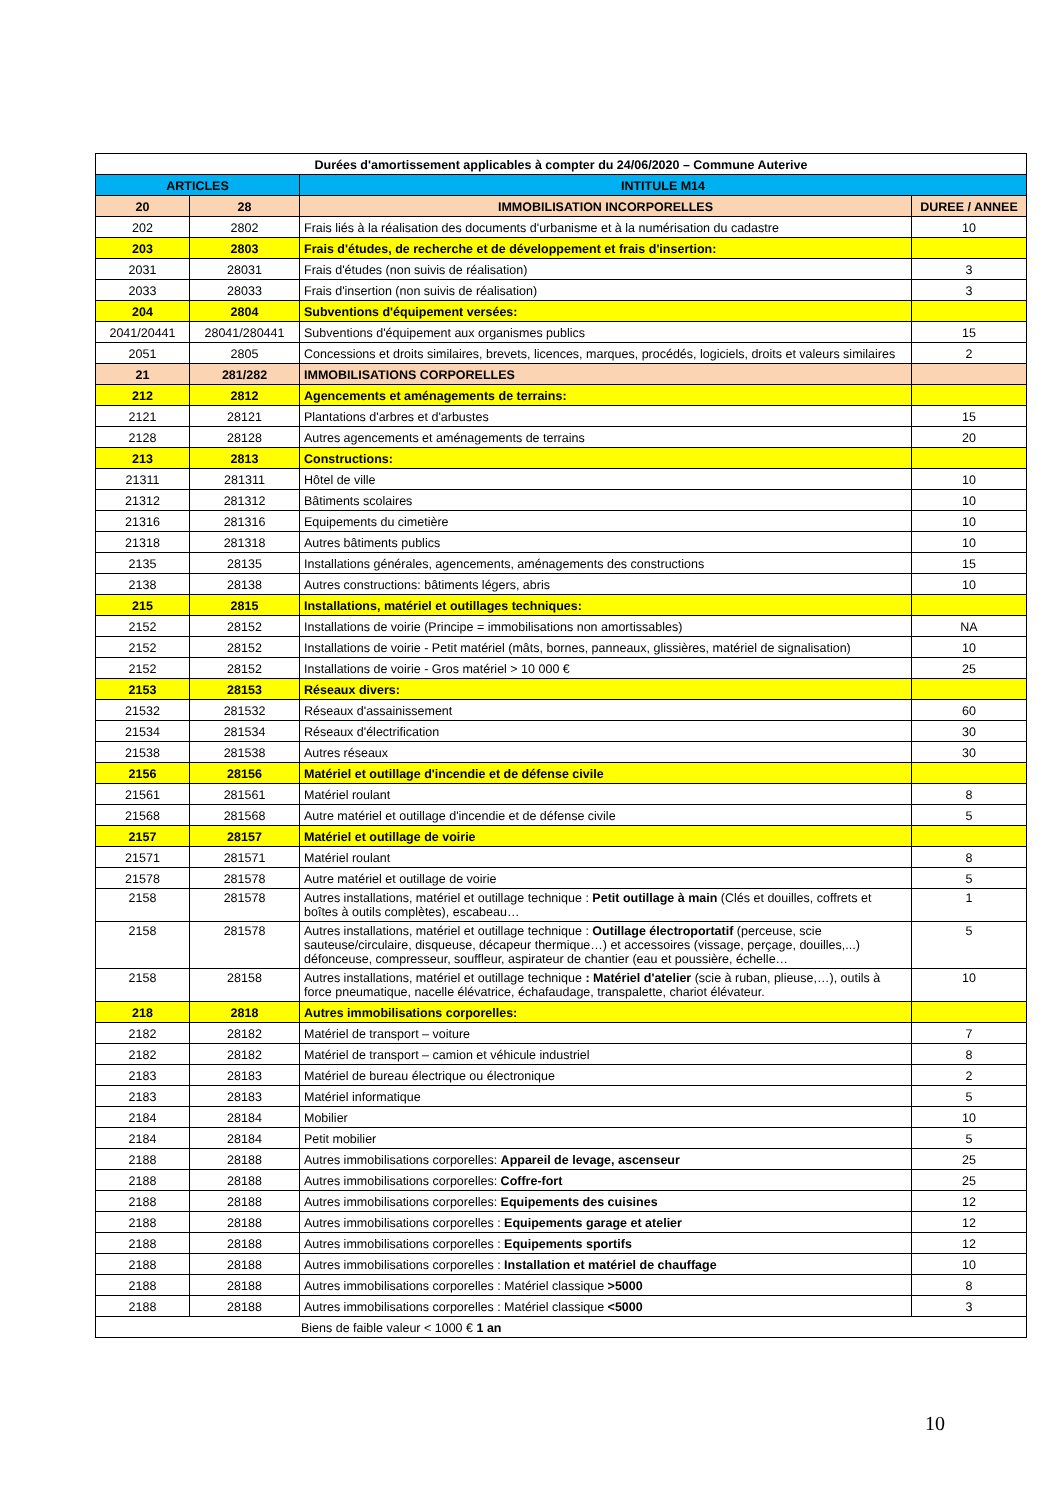| Durées d'amortissement applicables à compter du 24/06/2020 – Commune Auterive | | | |
| --- | --- | --- | --- |
| ARTICLES | | INTITULE M14 | |
| 20 | 28 | IMMOBILISATION INCORPORELLES | DUREE / ANNEE |
| 202 | 2802 | Frais liés à la réalisation des documents d'urbanisme et à la numérisation du cadastre | 10 |
| 203 | 2803 | Frais d'études, de recherche et de développement et frais d'insertion: | |
| 2031 | 28031 | Frais d'études (non suivis de réalisation) | 3 |
| 2033 | 28033 | Frais d'insertion (non suivis de réalisation) | 3 |
| 204 | 2804 | Subventions d'équipement versées: | |
| 2041/20441 | 28041/280441 | Subventions d'équipement aux organismes publics | 15 |
| 2051 | 2805 | Concessions et droits similaires, brevets, licences, marques, procédés, logiciels, droits et valeurs similaires | 2 |
| 21 | 281/282 | IMMOBILISATIONS CORPORELLES | |
| 212 | 2812 | Agencements et aménagements de terrains: | |
| 2121 | 28121 | Plantations d'arbres et d'arbustes | 15 |
| 2128 | 28128 | Autres agencements et aménagements de terrains | 20 |
| 213 | 2813 | Constructions: | |
| 21311 | 281311 | Hôtel de ville | 10 |
| 21312 | 281312 | Bâtiments scolaires | 10 |
| 21316 | 281316 | Equipements du cimetière | 10 |
| 21318 | 281318 | Autres bâtiments publics | 10 |
| 2135 | 28135 | Installations générales, agencements, aménagements des constructions | 15 |
| 2138 | 28138 | Autres constructions: bâtiments légers, abris | 10 |
| 215 | 2815 | Installations, matériel et outillages techniques: | |
| 2152 | 28152 | Installations de voirie (Principe = immobilisations non amortissables) | NA |
| 2152 | 28152 | Installations de voirie - Petit matériel (mâts, bornes, panneaux, glissières, matériel de signalisation) | 10 |
| 2152 | 28152 | Installations de voirie - Gros matériel > 10 000 € | 25 |
| 2153 | 28153 | Réseaux divers: | |
| 21532 | 281532 | Réseaux d'assainissement | 60 |
| 21534 | 281534 | Réseaux d'électrification | 30 |
| 21538 | 281538 | Autres réseaux | 30 |
| 2156 | 28156 | Matériel et outillage d'incendie et de défense civile | |
| 21561 | 281561 | Matériel roulant | 8 |
| 21568 | 281568 | Autre matériel et outillage d'incendie et de défense civile | 5 |
| 2157 | 28157 | Matériel et outillage de voirie | |
| 21571 | 281571 | Matériel roulant | 8 |
| 21578 | 281578 | Autre matériel et outillage de voirie | 5 |
| 2158 | 281578 | Autres installations, matériel et outillage technique : Petit outillage à main (Clés et douilles, coffrets et boîtes à outils complètes), escabeau… | 1 |
| 2158 | 281578 | Autres installations, matériel et outillage technique : Outillage électroportatif (perceuse, scie sauteuse/circulaire, disqueuse, décapeur thermique…) et accessoires (vissage, perçage, douilles,...) défonceuse, compresseur, souffleur, aspirateur de chantier (eau et poussière, échelle… | 5 |
| 2158 | 28158 | Autres installations, matériel et outillage technique : Matériel d'atelier (scie à ruban, plieuse,…), outils à force pneumatique, nacelle élévatrice, échafaudage, transpalette, chariot élévateur. | 10 |
| 218 | 2818 | Autres immobilisations corporelles: | |
| 2182 | 28182 | Matériel de transport – voiture | 7 |
| 2182 | 28182 | Matériel de transport – camion et véhicule industriel | 8 |
| 2183 | 28183 | Matériel de bureau électrique ou électronique | 2 |
| 2183 | 28183 | Matériel informatique | 5 |
| 2184 | 28184 | Mobilier | 10 |
| 2184 | 28184 | Petit mobilier | 5 |
| 2188 | 28188 | Autres immobilisations corporelles: Appareil de levage, ascenseur | 25 |
| 2188 | 28188 | Autres immobilisations corporelles: Coffre-fort | 25 |
| 2188 | 28188 | Autres immobilisations corporelles: Equipements des cuisines | 12 |
| 2188 | 28188 | Autres immobilisations corporelles : Equipements garage et atelier | 12 |
| 2188 | 28188 | Autres immobilisations corporelles : Equipements sportifs | 12 |
| 2188 | 28188 | Autres immobilisations corporelles : Installation et matériel de chauffage | 10 |
| 2188 | 28188 | Autres immobilisations corporelles : Matériel classique >5000 | 8 |
| 2188 | 28188 | Autres immobilisations corporelles : Matériel classique <5000 | 3 |
| Biens de faible valeur < 1000 € 1 an | | | |
10